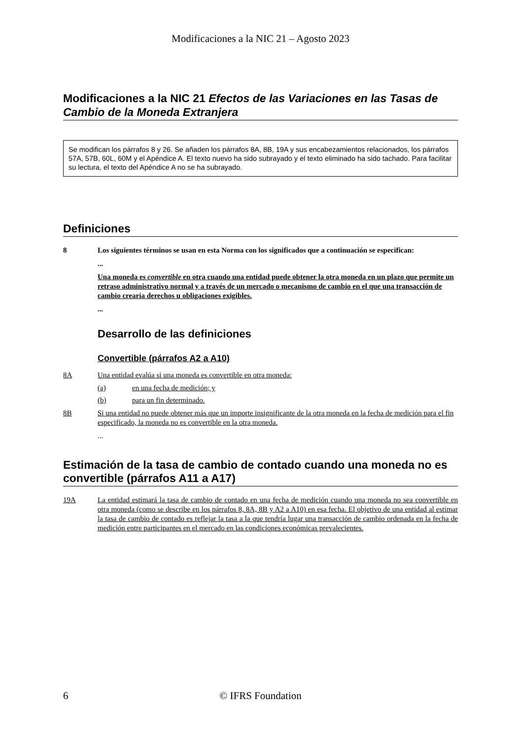Modificaciones a la NIC 21 – Agosto 2023
Modificaciones a la NIC 21 Efectos de las Variaciones en las Tasas de Cambio de la Moneda Extranjera
Se modifican los párrafos 8 y 26. Se añaden los párrafos 8A, 8B, 19A y sus encabezamientos relacionados, los párrafos 57A, 57B, 60L, 60M y el Apéndice A. El texto nuevo ha sido subrayado y el texto eliminado ha sido tachado. Para facilitar su lectura, el texto del Apéndice A no se ha subrayado.
Definiciones
8 Los siguientes términos se usan en esta Norma con los significados que a continuación se especifican:
...
Una moneda es convertible en otra cuando una entidad puede obtener la otra moneda en un plazo que permite un retraso administrativo normal y a través de un mercado o mecanismo de cambio en el que una transacción de cambio crearía derechos u obligaciones exigibles.
...
Desarrollo de las definiciones
Convertible (párrafos A2 a A10)
8A Una entidad evalúa si una moneda es convertible en otra moneda:
(a) en una fecha de medición; y
(b) para un fin determinado.
8B Si una entidad no puede obtener más que un importe insignificante de la otra moneda en la fecha de medición para el fin especificado, la moneda no es convertible en la otra moneda.
...
Estimación de la tasa de cambio de contado cuando una moneda no es convertible (párrafos A11 a A17)
19A La entidad estimará la tasa de cambio de contado en una fecha de medición cuando una moneda no sea convertible en otra moneda (como se describe en los párrafos 8, 8A, 8B y A2 a A10) en esa fecha. El objetivo de una entidad al estimar la tasa de cambio de contado es reflejar la tasa a la que tendría lugar una transacción de cambio ordenada en la fecha de medición entre participantes en el mercado en las condiciones económicas prevalecientes.
6 © IFRS Foundation